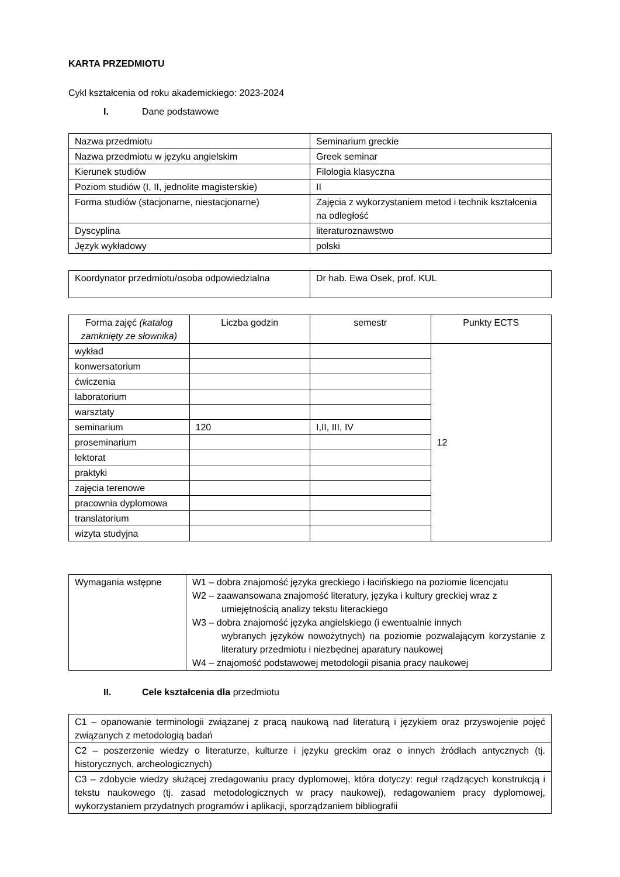KARTA PRZEDMIOTU
Cykl kształcenia od roku akademickiego: 2023-2024
I. Dane podstawowe
| Nazwa przedmiotu | Seminarium greckie |
| Nazwa przedmiotu w języku angielskim | Greek seminar |
| Kierunek studiów | Filologia klasyczna |
| Poziom studiów (I, II, jednolite magisterskie) | II |
| Forma studiów (stacjonarne, niestacjonarne) | Zajęcia z wykorzystaniem metod i technik kształcenia na odległość |
| Dyscyplina | literaturoznawstwo |
| Język wykładowy | polski |
| Koordynator przedmiotu/osoba odpowiedzialna | Dr hab. Ewa Osek, prof. KUL |
| Forma zajęć (katalog zamknięty ze słownika) | Liczba godzin | semestr | Punkty ECTS |
| wykład | | | 12 |
| konwersatorium | | | |
| ćwiczenia | | | |
| laboratorium | | | |
| warsztaty | | | |
| seminarium | 120 | I,II, III, IV | |
| proseminarium | | | |
| lektorat | | | |
| praktyki | | | |
| zajęcia terenowe | | | |
| pracownia dyplomowa | | | |
| translatorium | | | |
| wizyta studyjna | | | |
| Wymagania wstępne | W1 – dobra znajomość języka greckiego i łacińskiego na poziomie licencjatu W2 – zaawansowana znajomość literatury, języka i kultury greckiej wraz z umiejętnością analizy tekstu literackiego W3 – dobra znajomość języka angielskiego (i ewentualnie innych wybranych języków nowożytnych) na poziomie pozwalającym korzystanie z literatury przedmiotu i niezbędnej aparatury naukowej W4 – znajomość podstawowej metodologii pisania pracy naukowej |
II. Cele kształcenia dla przedmiotu
| C1 – opanowanie terminologii związanej z pracą naukową nad literaturą i językiem oraz przyswojenie pojęć związanych z metodologią badań |
| C2 – poszerzenie wiedzy o literaturze, kulturze i języku greckim oraz o innych źródłach antycznych (tj. historycznych, archeologicznych) |
| C3 – zdobycie wiedzy służącej zredagowaniu pracy dyplomowej, która dotyczy: reguł rządzących konstrukcją i tekstu naukowego (tj. zasad metodologicznych w pracy naukowej), redagowaniem pracy dyplomowej, wykorzystaniem przydatnych programów i aplikacji, sporządzaniem bibliografii |